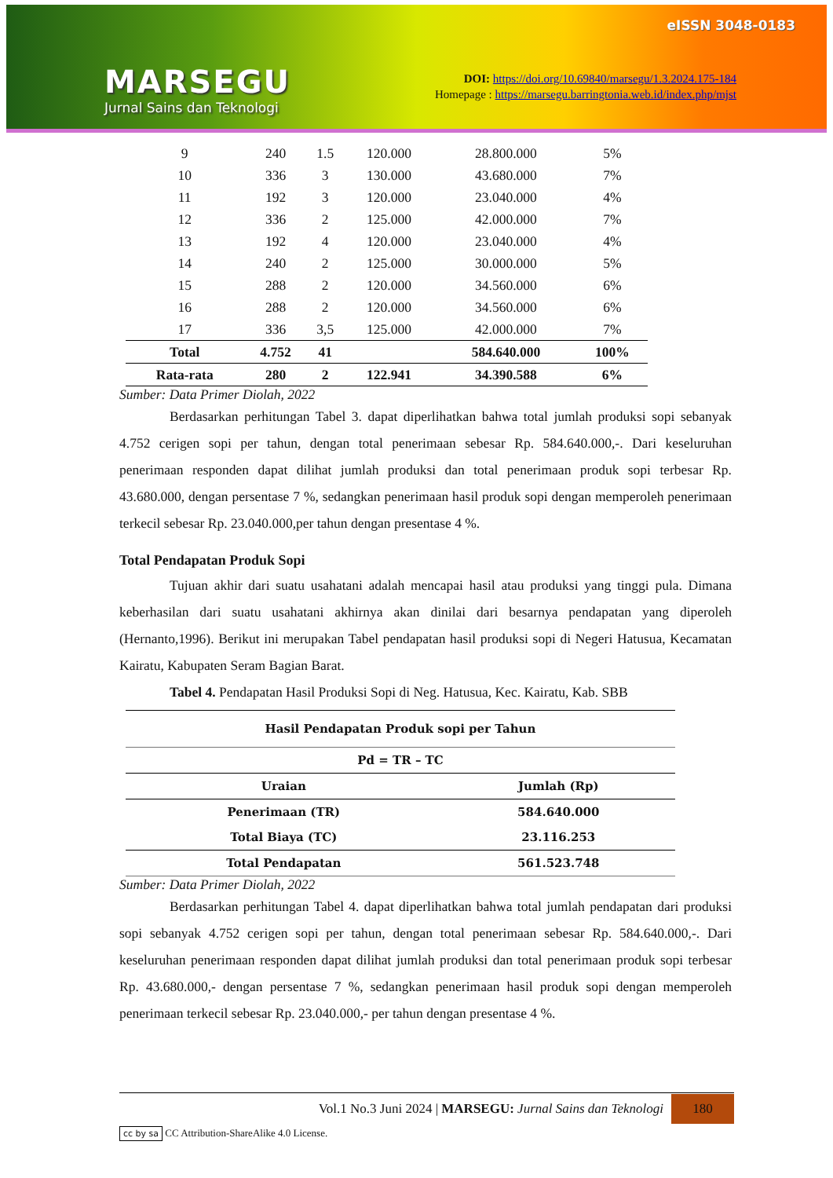MARSEGU
Jurnal Sains dan Teknologi
eISSN 3048-0183
DOI: https://doi.org/10.69840/marsegu/1.3.2024.175-184
Homepage : https://marsegu.barringtonia.web.id/index.php/mjst
| 9 | 240 | 1.5 | 120.000 | 28.800.000 | 5% |
| 10 | 336 | 3 | 130.000 | 43.680.000 | 7% |
| 11 | 192 | 3 | 120.000 | 23.040.000 | 4% |
| 12 | 336 | 2 | 125.000 | 42.000.000 | 7% |
| 13 | 192 | 4 | 120.000 | 23.040.000 | 4% |
| 14 | 240 | 2 | 125.000 | 30.000.000 | 5% |
| 15 | 288 | 2 | 120.000 | 34.560.000 | 6% |
| 16 | 288 | 2 | 120.000 | 34.560.000 | 6% |
| 17 | 336 | 3,5 | 125.000 | 42.000.000 | 7% |
| Total | 4.752 | 41 | | 584.640.000 | 100% |
| Rata-rata | 280 | 2 | 122.941 | 34.390.588 | 6% |
Sumber: Data Primer Diolah, 2022
Berdasarkan perhitungan Tabel 3. dapat diperlihatkan bahwa total jumlah produksi sopi sebanyak 4.752 cerigen sopi per tahun, dengan total penerimaan sebesar Rp. 584.640.000,-. Dari keseluruhan penerimaan responden dapat dilihat jumlah produksi dan total penerimaan produk sopi terbesar Rp. 43.680.000, dengan persentase 7 %, sedangkan penerimaan hasil produk sopi dengan memperoleh penerimaan terkecil sebesar Rp. 23.040.000,per tahun dengan presentase 4 %.
Total Pendapatan Produk Sopi
Tujuan akhir dari suatu usahatani adalah mencapai hasil atau produksi yang tinggi pula. Dimana keberhasilan dari suatu usahatani akhirnya akan dinilai dari besarnya pendapatan yang diperoleh (Hernanto,1996). Berikut ini merupakan Tabel pendapatan hasil produksi sopi di Negeri Hatusua, Kecamatan Kairatu, Kabupaten Seram Bagian Barat.
Tabel 4. Pendapatan Hasil Produksi Sopi di Neg. Hatusua, Kec. Kairatu, Kab. SBB
| Hasil Pendapatan Produk sopi per Tahun | |
| --- | --- |
| Pd = TR – TC | |
| Uraian | Jumlah (Rp) |
| Penerimaan (TR) | 584.640.000 |
| Total Biaya (TC) | 23.116.253 |
| Total Pendapatan | 561.523.748 |
Sumber: Data Primer Diolah, 2022
Berdasarkan perhitungan Tabel 4. dapat diperlihatkan bahwa total jumlah pendapatan dari produksi sopi sebanyak 4.752 cerigen sopi per tahun, dengan total penerimaan sebesar Rp. 584.640.000,-. Dari keseluruhan penerimaan responden dapat dilihat jumlah produksi dan total penerimaan produk sopi terbesar Rp. 43.680.000,- dengan persentase 7 %, sedangkan penerimaan hasil produk sopi dengan memperoleh penerimaan terkecil sebesar Rp. 23.040.000,- per tahun dengan presentase 4 %.
Vol.1 No.3 Juni 2024 | MARSEGU: Jurnal Sains dan Teknologi 180
cc by sa CC Attribution-ShareAlike 4.0 License.